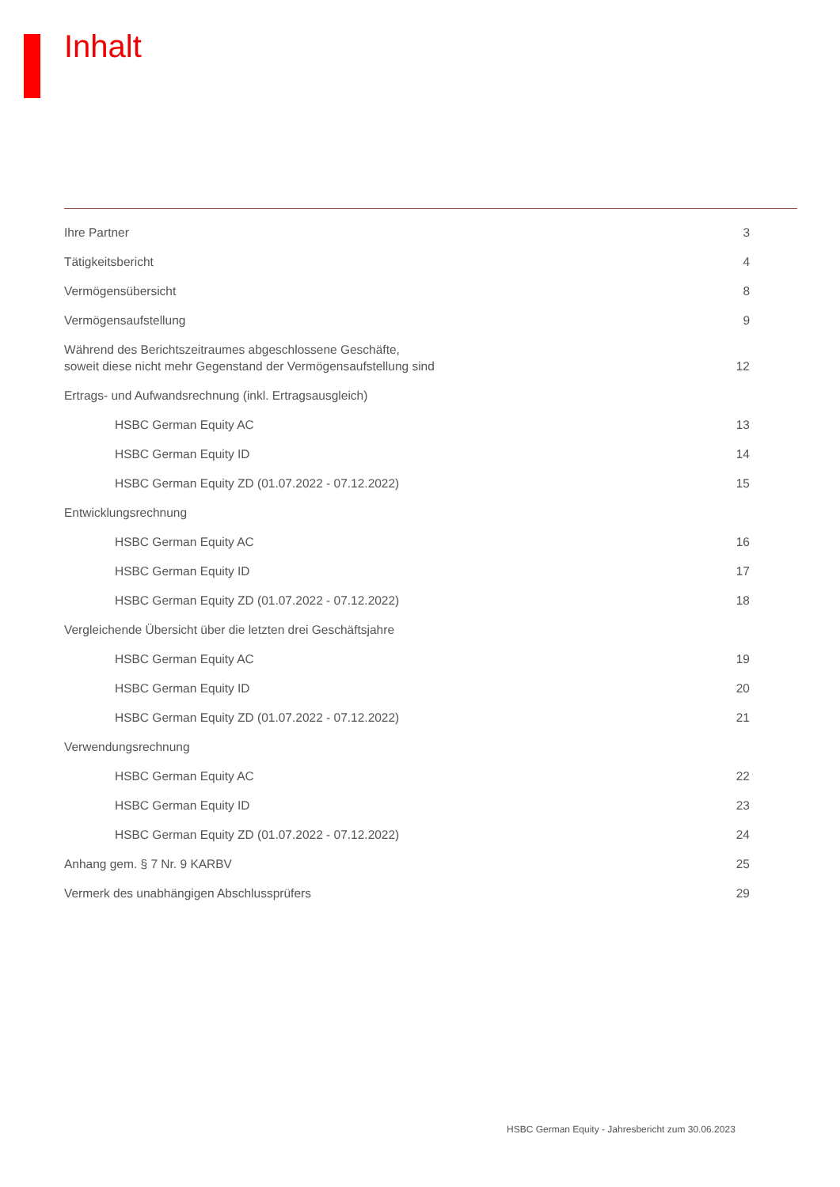Inhalt
Ihre Partner 3
Tätigkeitsbericht 4
Vermögensübersicht 8
Vermögensaufstellung 9
Während des Berichtszeitraumes abgeschlossene Geschäfte, soweit diese nicht mehr Gegenstand der Vermögensaufstellung sind 12
Ertrags- und Aufwandsrechnung (inkl. Ertragsausgleich)
HSBC German Equity AC 13
HSBC German Equity ID 14
HSBC German Equity ZD (01.07.2022 - 07.12.2022) 15
Entwicklungsrechnung
HSBC German Equity AC 16
HSBC German Equity ID 17
HSBC German Equity ZD (01.07.2022 - 07.12.2022) 18
Vergleichende Übersicht über die letzten drei Geschäftsjahre
HSBC German Equity AC 19
HSBC German Equity ID 20
HSBC German Equity ZD (01.07.2022 - 07.12.2022) 21
Verwendungsrechnung
HSBC German Equity AC 22
HSBC German Equity ID 23
HSBC German Equity ZD (01.07.2022 - 07.12.2022) 24
Anhang gem. § 7 Nr. 9 KARBV 25
Vermerk des unabhängigen Abschlussprüfers 29
HSBC German Equity - Jahresbericht zum 30.06.2023